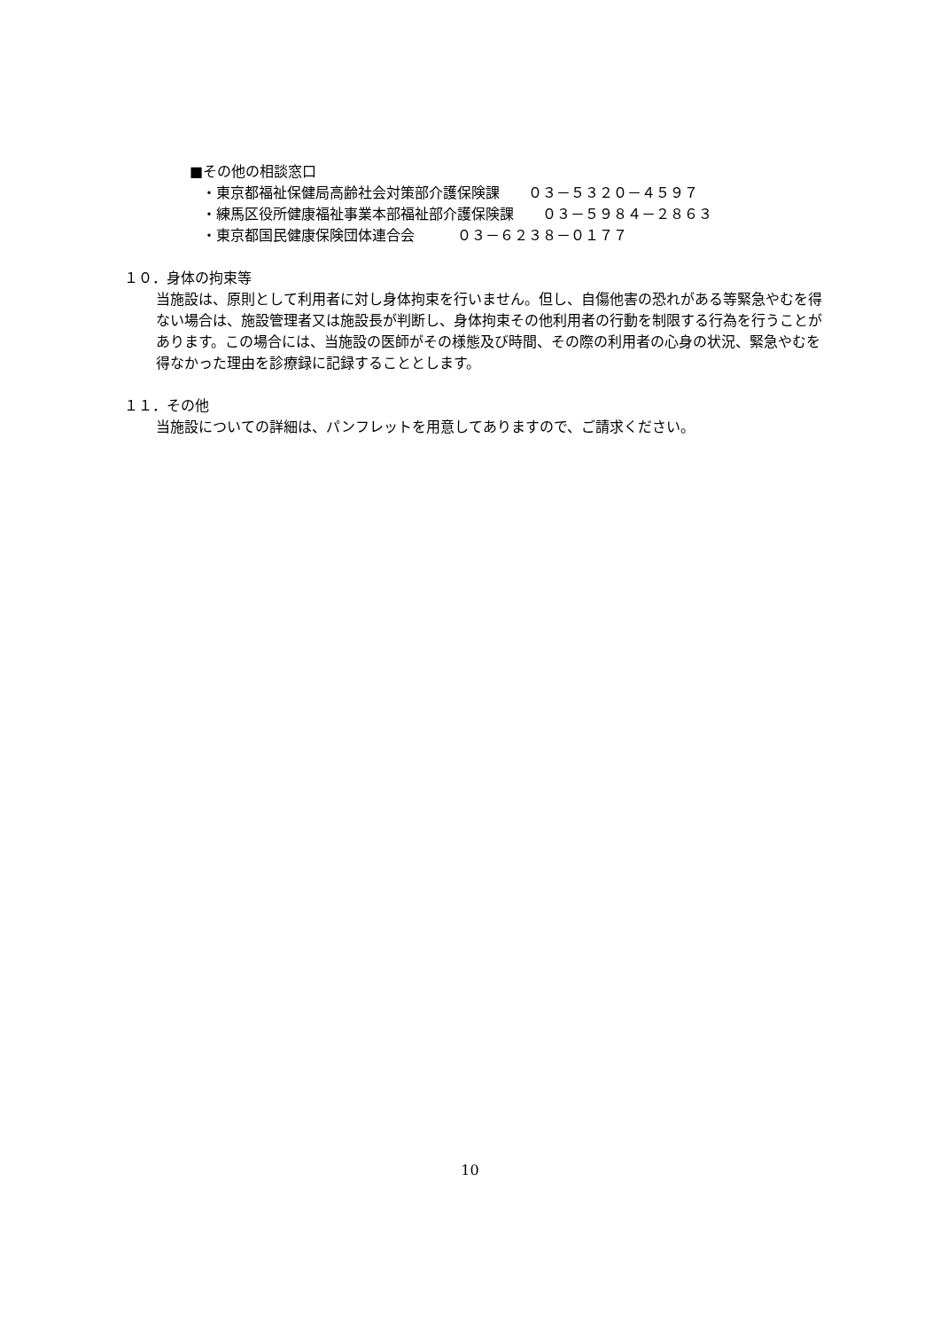■その他の相談窓口
・東京都福祉保健局高齢社会対策部介護保険課　　０３－５３２０－４５９７
・練馬区役所健康福祉事業本部福祉部介護保険課　　０３－５９８４－２８６３
・東京都国民健康保険団体連合会　　　０３－６２３８－０１７７
１０．身体の拘束等
当施設は、原則として利用者に対し身体拘束を行いません。但し、自傷他害の恐れがある等緊急やむを得ない場合は、施設管理者又は施設長が判断し、身体拘束その他利用者の行動を制限する行為を行うことがあります。この場合には、当施設の医師がその様態及び時間、その際の利用者の心身の状況、緊急やむを得なかった理由を診療録に記録することとします。
１１．その他
当施設についての詳細は、パンフレットを用意してありますので、ご請求ください。
10